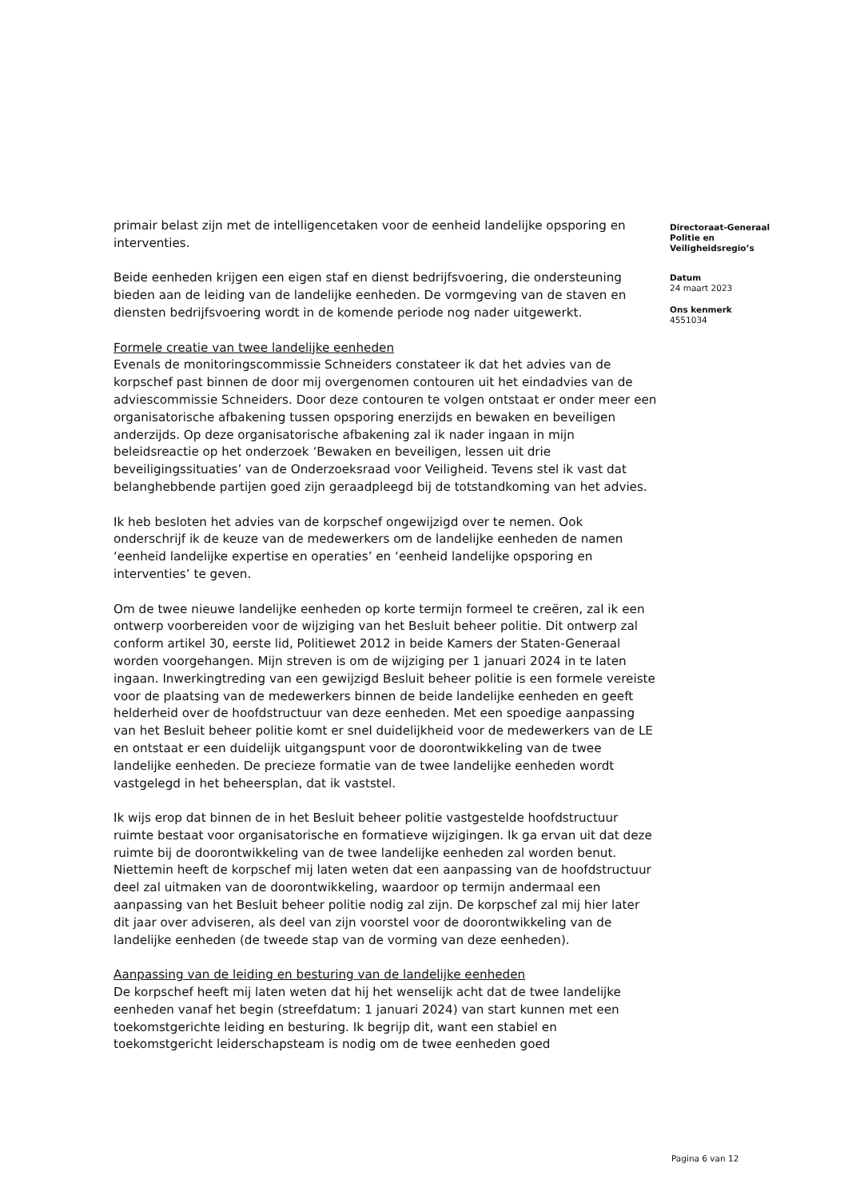primair belast zijn met de intelligencetaken voor de eenheid landelijke opsporing en interventies.
Beide eenheden krijgen een eigen staf en dienst bedrijfsvoering, die ondersteuning bieden aan de leiding van de landelijke eenheden. De vormgeving van de staven en diensten bedrijfsvoering wordt in de komende periode nog nader uitgewerkt.
Formele creatie van twee landelijke eenheden
Evenals de monitoringscommissie Schneiders constateer ik dat het advies van de korpschef past binnen de door mij overgenomen contouren uit het eindadvies van de adviescommissie Schneiders. Door deze contouren te volgen ontstaat er onder meer een organisatorische afbakening tussen opsporing enerzijds en bewaken en beveiligen anderzijds. Op deze organisatorische afbakening zal ik nader ingaan in mijn beleidsreactie op het onderzoek ‘Bewaken en beveiligen, lessen uit drie beveiligingssituaties’ van de Onderzoeksraad voor Veiligheid. Tevens stel ik vast dat belanghebbende partijen goed zijn geraadpleegd bij de totstandkoming van het advies.
Ik heb besloten het advies van de korpschef ongewijzigd over te nemen. Ook onderschrijf ik de keuze van de medewerkers om de landelijke eenheden de namen ‘eenheid landelijke expertise en operaties’ en ‘eenheid landelijke opsporing en interventies’ te geven.
Om de twee nieuwe landelijke eenheden op korte termijn formeel te creëren, zal ik een ontwerp voorbereiden voor de wijziging van het Besluit beheer politie. Dit ontwerp zal conform artikel 30, eerste lid, Politiewet 2012 in beide Kamers der Staten-Generaal worden voorgehangen. Mijn streven is om de wijziging per 1 januari 2024 in te laten ingaan. Inwerkingtreding van een gewijzigd Besluit beheer politie is een formele vereiste voor de plaatsing van de medewerkers binnen de beide landelijke eenheden en geeft helderheid over de hoofdstructuur van deze eenheden. Met een spoedige aanpassing van het Besluit beheer politie komt er snel duidelijkheid voor de medewerkers van de LE en ontstaat er een duidelijk uitgangspunt voor de doorontwikkeling van de twee landelijke eenheden. De precieze formatie van de twee landelijke eenheden wordt vastgelegd in het beheersplan, dat ik vaststel.
Ik wijs erop dat binnen de in het Besluit beheer politie vastgestelde hoofdstructuur ruimte bestaat voor organisatorische en formatieve wijzigingen. Ik ga ervan uit dat deze ruimte bij de doorontwikkeling van de twee landelijke eenheden zal worden benut. Niettemin heeft de korpschef mij laten weten dat een aanpassing van de hoofdstructuur deel zal uitmaken van de doorontwikkeling, waardoor op termijn andermaal een aanpassing van het Besluit beheer politie nodig zal zijn. De korpschef zal mij hier later dit jaar over adviseren, als deel van zijn voorstel voor de doorontwikkeling van de landelijke eenheden (de tweede stap van de vorming van deze eenheden).
Aanpassing van de leiding en besturing van de landelijke eenheden
De korpschef heeft mij laten weten dat hij het wenselijk acht dat de twee landelijke eenheden vanaf het begin (streefdatum: 1 januari 2024) van start kunnen met een toekomstgerichte leiding en besturing. Ik begrijp dit, want een stabiel en toekomstgericht leiderschapsteam is nodig om de twee eenheden goed
Directoraat-Generaal Politie en Veiligheidsregio’s
Datum
24 maart 2023
Ons kenmerk
4551034
Pagina 6 van 12